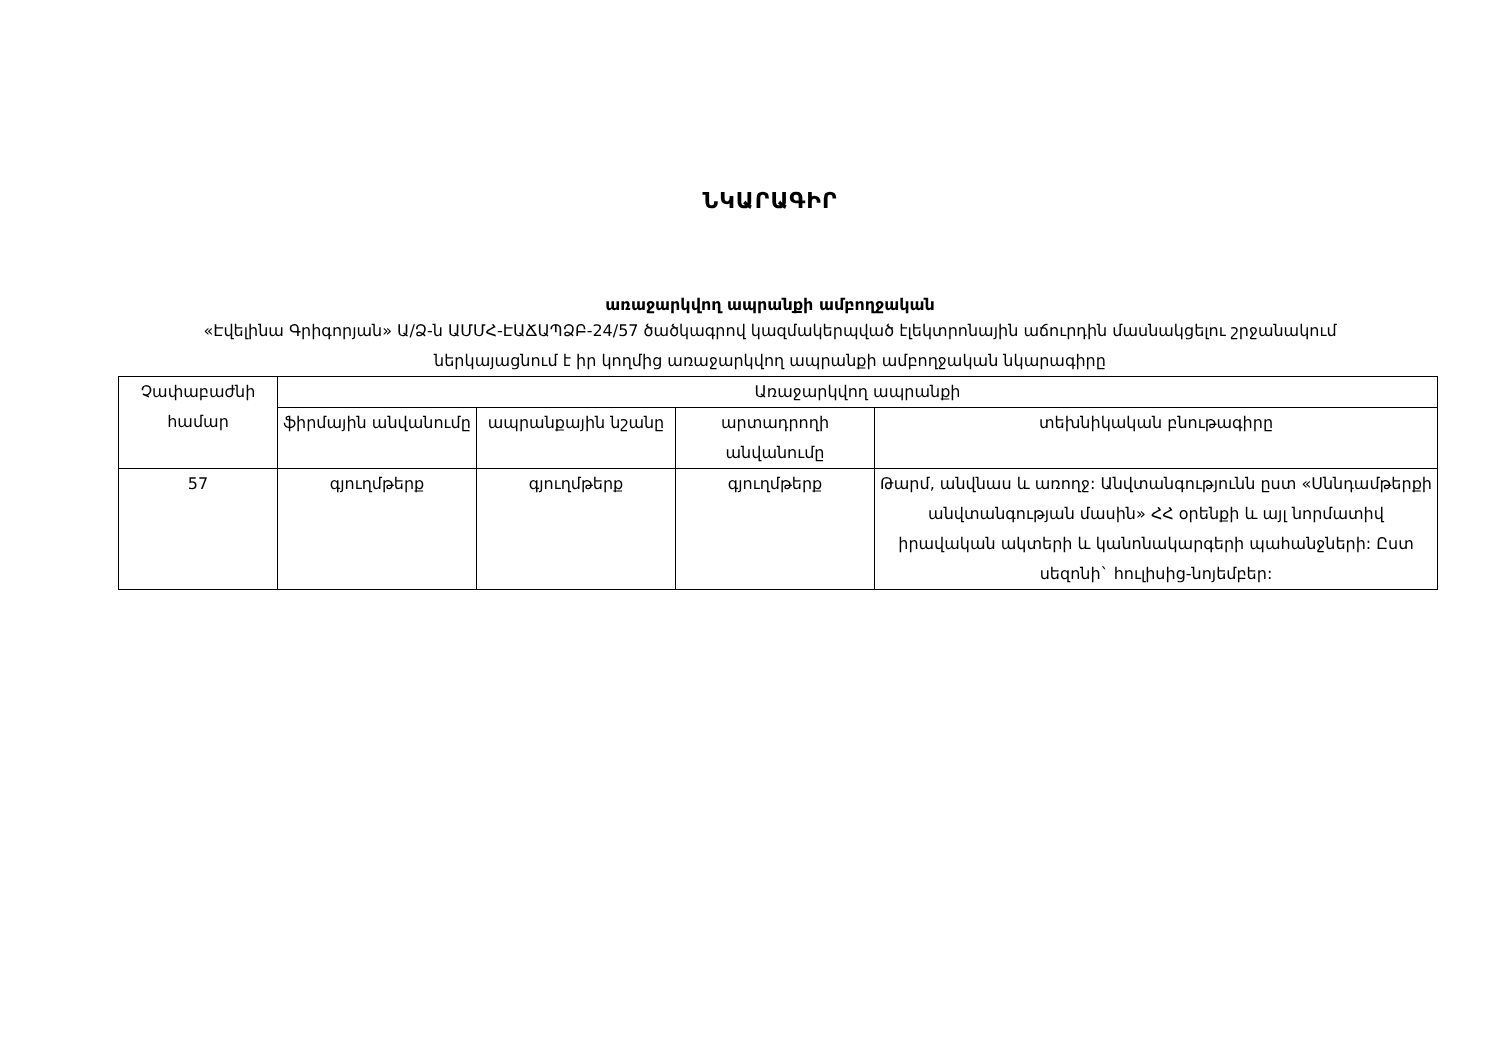ՆԿԱՐԱԳԻՐ
առաջարկվող ապրանքի ամբողջական
«Էվելինա Գրիգորյան» Ա/Ձ-ն ԱՄՄՀ-ԷԱՃԱՊՁԲ-24/57 ծածկագրով կազմակերպված էլեկտրոնային աճուրդին մասնակցելու շրջանակում ներկայացնում է իր կողմից առաջարկվող ապրանքի ամբողջական նկարագիրը
| Չափաբաժնի համար | Առաջարկվող ապրանքի | | | |
| --- | --- | --- | --- | --- |
| | ֆիրմային անվանումը | ապրանքային նշանը | արտադրողի անվանումը | տեխնիկական բնութագիրը |
| 57 | գյուղմթերք | գյուղմթերք | գյուղմթերք | Թարմ, անվնաս և առողջ: Անվտանգությունն ըստ «Սննդամթերքի անվտանգության մասին» ՀՀ օրենքի և այլ նորմատիվ իրավական ակտերի և կանոնակարգերի պահանջների: Ըստ սեզոնի` հուլիսից-նոյեմբեր: |